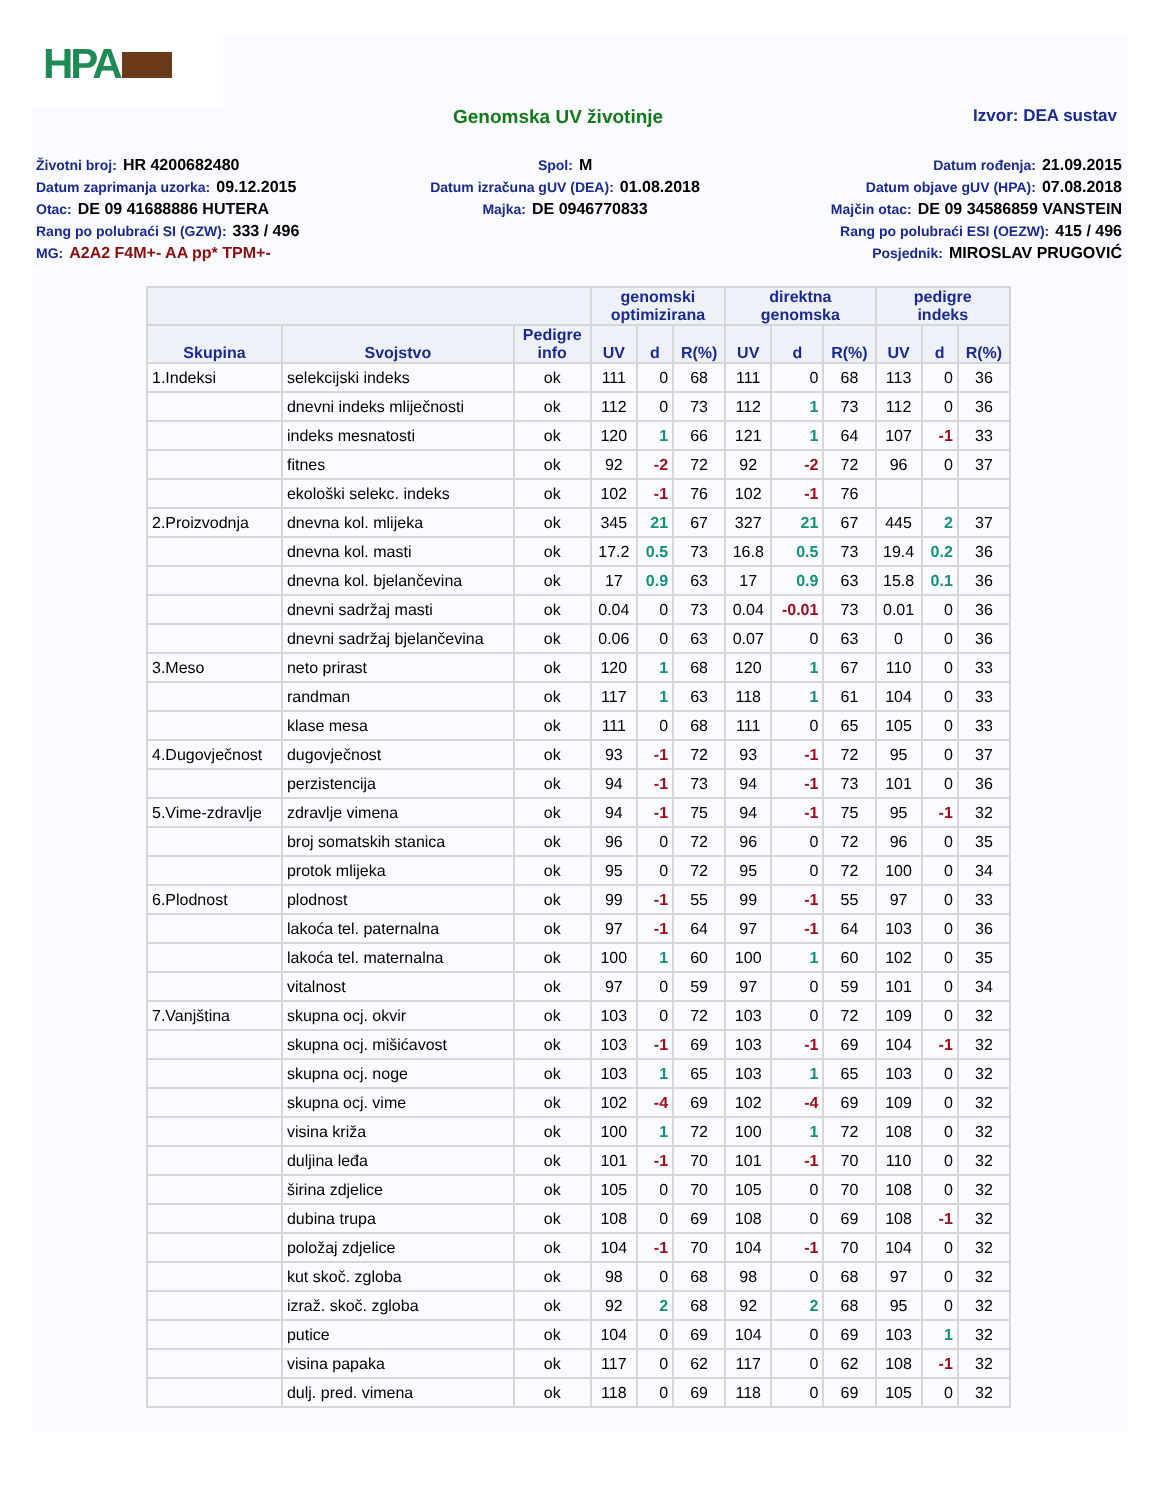HPA
Genomska UV životinje Izvor: DEA sustav
Životni broj: HR 4200682480
Datum zaprimanja uzorka: 09.12.2015
Otac: DE 09 41688886 HUTERA
Rang po polubraći SI (GZW): 333 / 496
MG: A2A2 F4M+- AA pp* TPM+-
Spol: M
Datum izračuna gUV (DEA): 01.08.2018
Majka: DE 0946770833
Datum rođenja: 21.09.2015
Datum objave gUV (HPA): 07.08.2018
Majčin otac: DE 09 34586859 VANSTEIN
Rang po polubraći ESI (OEZW): 415 / 496
Posjednik: MIROSLAV PRUGOVIĆ
| | | | genomski optimizirana | | | direktna genomska | | | pedigre indeks | | |
| --- | --- | --- | --- | --- | --- | --- | --- | --- | --- | --- | --- |
| Skupina | Svojstvo | Pedigre info | UV | d | R(%) | UV | d | R(%) | UV | d | R(%) |
| 1.Indeksi | selekcijski indeks | ok | 111 | 0 | 68 | 111 | 0 | 68 | 113 | 0 | 36 |
| | dnevni indeks mliječnosti | ok | 112 | 0 | 73 | 112 | 1 | 73 | 112 | 0 | 36 |
| | indeks mesnatosti | ok | 120 | 1 | 66 | 121 | 1 | 64 | 107 | -1 | 33 |
| | fitnes | ok | 92 | -2 | 72 | 92 | -2 | 72 | 96 | 0 | 37 |
| | ekološki selekc. indeks | ok | 102 | -1 | 76 | 102 | -1 | 76 | | | |
| 2.Proizvodnja | dnevna kol. mlijeka | ok | 345 | 21 | 67 | 327 | 21 | 67 | 445 | 2 | 37 |
| | dnevna kol. masti | ok | 17.2 | 0.5 | 73 | 16.8 | 0.5 | 73 | 19.4 | 0.2 | 36 |
| | dnevna kol. bjelančevina | ok | 17 | 0.9 | 63 | 17 | 0.9 | 63 | 15.8 | 0.1 | 36 |
| | dnevni sadržaj masti | ok | 0.04 | 0 | 73 | 0.04 | -0.01 | 73 | 0.01 | 0 | 36 |
| | dnevni sadržaj bjelančevina | ok | 0.06 | 0 | 63 | 0.07 | 0 | 63 | 0 | 0 | 36 |
| 3.Meso | neto prirast | ok | 120 | 1 | 68 | 120 | 1 | 67 | 110 | 0 | 33 |
| | randman | ok | 117 | 1 | 63 | 118 | 1 | 61 | 104 | 0 | 33 |
| | klase mesa | ok | 111 | 0 | 68 | 111 | 0 | 65 | 105 | 0 | 33 |
| 4.Dugovječnost | dugovječnost | ok | 93 | -1 | 72 | 93 | -1 | 72 | 95 | 0 | 37 |
| | perzistencija | ok | 94 | -1 | 73 | 94 | -1 | 73 | 101 | 0 | 36 |
| 5.Vime-zdravlje | zdravlje vimena | ok | 94 | -1 | 75 | 94 | -1 | 75 | 95 | -1 | 32 |
| | broj somatskih stanica | ok | 96 | 0 | 72 | 96 | 0 | 72 | 96 | 0 | 35 |
| | protok mlijeka | ok | 95 | 0 | 72 | 95 | 0 | 72 | 100 | 0 | 34 |
| 6.Plodnost | plodnost | ok | 99 | -1 | 55 | 99 | -1 | 55 | 97 | 0 | 33 |
| | lakoća tel. paternalna | ok | 97 | -1 | 64 | 97 | -1 | 64 | 103 | 0 | 36 |
| | lakoća tel. maternalna | ok | 100 | 1 | 60 | 100 | 1 | 60 | 102 | 0 | 35 |
| | vitalnost | ok | 97 | 0 | 59 | 97 | 0 | 59 | 101 | 0 | 34 |
| 7.Vanjština | skupna ocj. okvir | ok | 103 | 0 | 72 | 103 | 0 | 72 | 109 | 0 | 32 |
| | skupna ocj. mišićavost | ok | 103 | -1 | 69 | 103 | -1 | 69 | 104 | -1 | 32 |
| | skupna ocj. noge | ok | 103 | 1 | 65 | 103 | 1 | 65 | 103 | 0 | 32 |
| | skupna ocj. vime | ok | 102 | -4 | 69 | 102 | -4 | 69 | 109 | 0 | 32 |
| | visina križa | ok | 100 | 1 | 72 | 100 | 1 | 72 | 108 | 0 | 32 |
| | duljina leđa | ok | 101 | -1 | 70 | 101 | -1 | 70 | 110 | 0 | 32 |
| | širina zdjelice | ok | 105 | 0 | 70 | 105 | 0 | 70 | 108 | 0 | 32 |
| | dubina trupa | ok | 108 | 0 | 69 | 108 | 0 | 69 | 108 | -1 | 32 |
| | položaj zdjelice | ok | 104 | -1 | 70 | 104 | -1 | 70 | 104 | 0 | 32 |
| | kut skoč. zgloba | ok | 98 | 0 | 68 | 98 | 0 | 68 | 97 | 0 | 32 |
| | izraž. skoč. zgloba | ok | 92 | 2 | 68 | 92 | 2 | 68 | 95 | 0 | 32 |
| | putice | ok | 104 | 0 | 69 | 104 | 0 | 69 | 103 | 1 | 32 |
| | visina papaka | ok | 117 | 0 | 62 | 117 | 0 | 62 | 108 | -1 | 32 |
| | dulj. pred. vimena | ok | 118 | 0 | 69 | 118 | 0 | 69 | 105 | 0 | 32 |